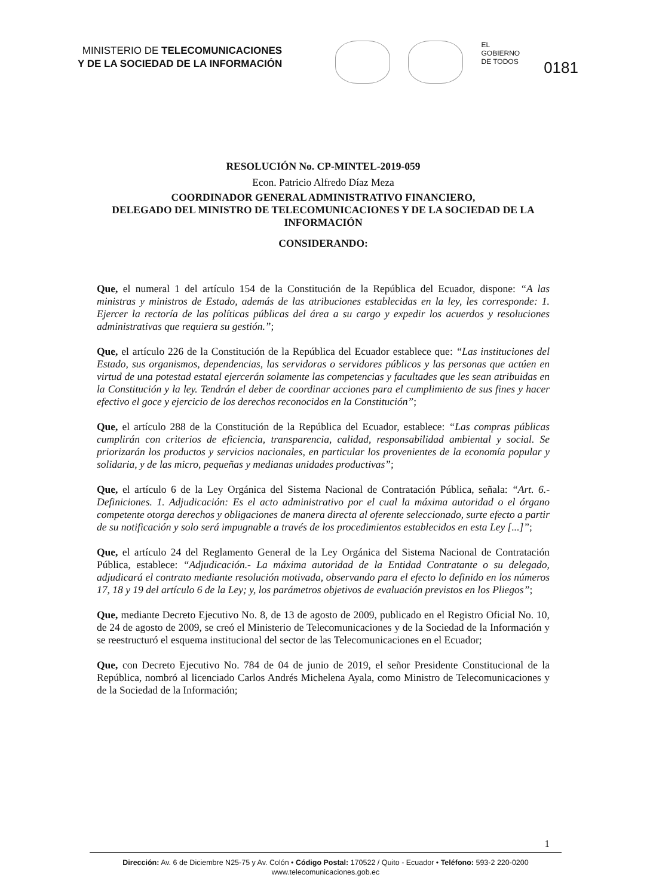MINISTERIO DE TELECOMUNICACIONES
Y DE LA SOCIEDAD DE LA INFORMACIÓN
EL
GOBIERNO
DE TODOS
0181
RESOLUCIÓN No. CP-MINTEL-2019-059
Econ. Patricio Alfredo Díaz Meza
COORDINADOR GENERAL ADMINISTRATIVO FINANCIERO,
DELEGADO DEL MINISTRO DE TELECOMUNICACIONES Y DE LA SOCIEDAD DE LA INFORMACIÓN
CONSIDERANDO:
Que, el numeral 1 del artículo 154 de la Constitución de la República del Ecuador, dispone: “A las ministras y ministros de Estado, además de las atribuciones establecidas en la ley, les corresponde: 1. Ejercer la rectoría de las políticas públicas del área a su cargo y expedir los acuerdos y resoluciones administrativas que requiera su gestión.”;
Que, el artículo 226 de la Constitución de la República del Ecuador establece que: “Las instituciones del Estado, sus organismos, dependencias, las servidoras o servidores públicos y las personas que actúen en virtud de una potestad estatal ejercerán solamente las competencias y facultades que les sean atribuidas en la Constitución y la ley. Tendrán el deber de coordinar acciones para el cumplimiento de sus fines y hacer efectivo el goce y ejercicio de los derechos reconocidos en la Constitución”;
Que, el artículo 288 de la Constitución de la República del Ecuador, establece: “Las compras públicas cumplirán con criterios de eficiencia, transparencia, calidad, responsabilidad ambiental y social. Se priorizarán los productos y servicios nacionales, en particular los provenientes de la economía popular y solidaria, y de las micro, pequeñas y medianas unidades productivas”;
Que, el artículo 6 de la Ley Orgánica del Sistema Nacional de Contratación Pública, señala: “Art. 6.- Definiciones. 1. Adjudicación: Es el acto administrativo por el cual la máxima autoridad o el órgano competente otorga derechos y obligaciones de manera directa al oferente seleccionado, surte efecto a partir de su notificación y solo será impugnable a través de los procedimientos establecidos en esta Ley [...]”;
Que, el artículo 24 del Reglamento General de la Ley Orgánica del Sistema Nacional de Contratación Pública, establece: “Adjudicación.- La máxima autoridad de la Entidad Contratante o su delegado, adjudicará el contrato mediante resolución motivada, observando para el efecto lo definido en los números 17, 18 y 19 del artículo 6 de la Ley; y, los parámetros objetivos de evaluación previstos en los Pliegos”;
Que, mediante Decreto Ejecutivo No. 8, de 13 de agosto de 2009, publicado en el Registro Oficial No. 10, de 24 de agosto de 2009, se creó el Ministerio de Telecomunicaciones y de la Sociedad de la Información y se reestructuró el esquema institucional del sector de las Telecomunicaciones en el Ecuador;
Que, con Decreto Ejecutivo No. 784 de 04 de junio de 2019, el señor Presidente Constitucional de la República, nombró al licenciado Carlos Andrés Michelena Ayala, como Ministro de Telecomunicaciones y de la Sociedad de la Información;
1
Dirección: Av. 6 de Diciembre N25-75 y Av. Colón • Código Postal: 170522 / Quito - Ecuador • Teléfono: 593-2 220-0200
www.telecomunicaciones.gob.ec